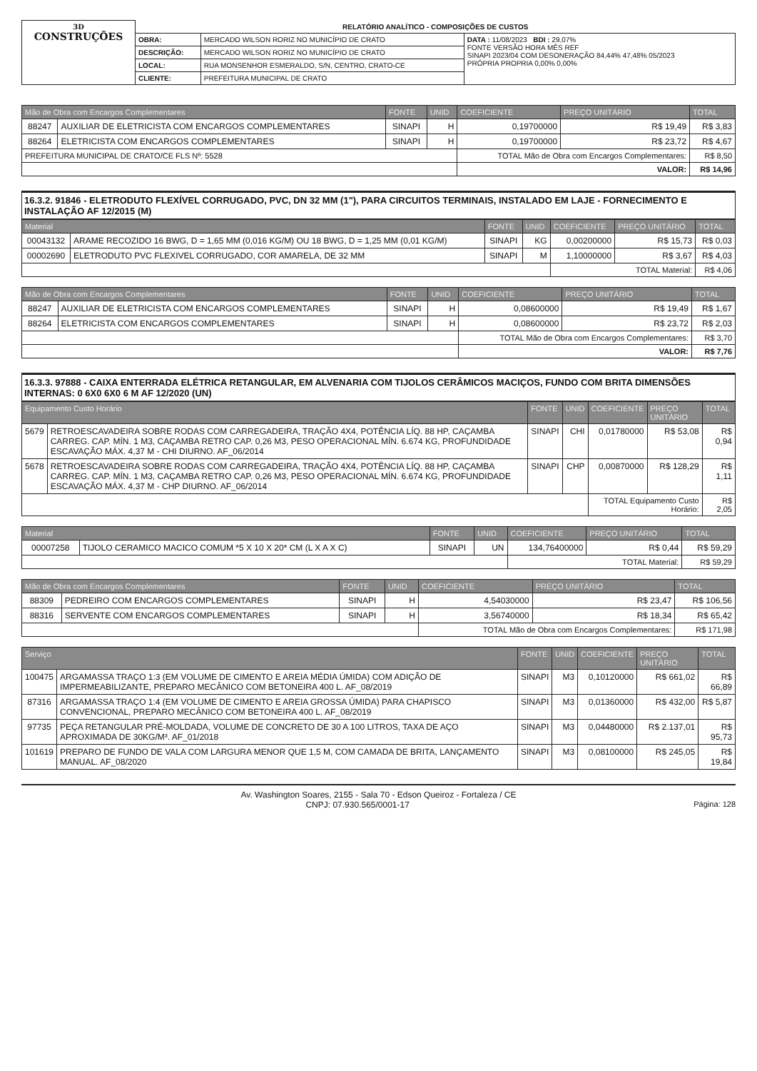| 3D CONSTRUÇÕES | RELATÓRIO ANALÍTICO - COMPOSIÇÕES DE CUSTOS | | |
| | OBRA: | MERCADO WILSON RORIZ NO MUNICÍPIO DE CRATO | DATA : 11/08/2023 BDI : 29,07% FONTE VERSÃO HORA MÊS REF SINAPI 2023/04 COM DESONERAÇÃO 84,44% 47,48% 05/2023 PRÓPRIA PROPRIA 0,00% 0,00% |
| | DESCRIÇÃO: | MERCADO WILSON RORIZ NO MUNICÍPIO DE CRATO | |
| | LOCAL: | RUA MONSENHOR ESMERALDO, S/N, CENTRO, CRATO-CE | |
| | CLIENTE: | PREFEITURA MUNICIPAL DE CRATO | |
| Mão de Obra com Encargos Complementares | | FONTE | UNID | COEFICIENTE | PREÇO UNITÁRIO | TOTAL |
| --- | --- | --- | --- | --- | --- | --- |
| 88247 | AUXILIAR DE ELETRICISTA COM ENCARGOS COMPLEMENTARES | SINAPI | H | 0,19700000 | R$ 19,49 | R$ 3,83 |
| 88264 | ELETRICISTA COM ENCARGOS COMPLEMENTARES | SINAPI | H | 0,19700000 | R$ 23,72 | R$ 4,67 |
| PREFEITURA MUNICIPAL DE CRATO/CE FLS Nº: 5528 | | | | TOTAL Mão de Obra com Encargos Complementares: | | R$ 8,50 |
| | | | | VALOR: | | R$ 14,96 |
16.3.2. 91846 - ELETRODUTO FLEXÍVEL CORRUGADO, PVC, DN 32 MM (1"), PARA CIRCUITOS TERMINAIS, INSTALADO EM LAJE - FORNECIMENTO E INSTALAÇÃO AF 12/2015 (M)
| Material | | FONTE | UNID | COEFICIENTE | PREÇO UNITÁRIO | TOTAL |
| --- | --- | --- | --- | --- | --- | --- |
| 00043132 | ARAME RECOZIDO 16 BWG, D = 1,65 MM (0,016 KG/M) OU 18 BWG, D = 1,25 MM (0,01 KG/M) | SINAPI | KG | 0,00200000 | R$ 15,73 | R$ 0,03 |
| 00002690 | ELETRODUTO PVC FLEXIVEL CORRUGADO, COR AMARELA, DE 32 MM | SINAPI | M | 1,10000000 | R$ 3,67 | R$ 4,03 |
| | | | | TOTAL Material: | | R$ 4,06 |
| Mão de Obra com Encargos Complementares | | FONTE | UNID | COEFICIENTE | PREÇO UNITÁRIO | TOTAL |
| --- | --- | --- | --- | --- | --- | --- |
| 88247 | AUXILIAR DE ELETRICISTA COM ENCARGOS COMPLEMENTARES | SINAPI | H | 0,08600000 | R$ 19,49 | R$ 1,67 |
| 88264 | ELETRICISTA COM ENCARGOS COMPLEMENTARES | SINAPI | H | 0,08600000 | R$ 23,72 | R$ 2,03 |
| | | | | TOTAL Mão de Obra com Encargos Complementares: | | R$ 3,70 |
| | | | | VALOR: | | R$ 7,76 |
16.3.3. 97888 - CAIXA ENTERRADA ELÉTRICA RETANGULAR, EM ALVENARIA COM TIJOLOS CERÂMICOS MACIÇOS, FUNDO COM BRITA DIMENSÕES INTERNAS: 0 6X0 6X0 6 M AF 12/2020 (UN)
| Equipamento Custo Horário | | FONTE | UNID | COEFICIENTE | PREÇO UNITÁRIO | TOTAL |
| --- | --- | --- | --- | --- | --- | --- |
| 5679 | RETROESCAVADEIRA SOBRE RODAS COM CARREGADEIRA, TRAÇÃO 4X4, POTÊNCIA LÍQ. 88 HP, CAÇAMBA CARREG. CAP. MÍN. 1 M3, CAÇAMBA RETRO CAP. 0,26 M3, PESO OPERACIONAL MÍN. 6.674 KG, PROFUNDIDADE ESCAVAÇÃO MÁX. 4,37 M - CHI DIURNO. AF_06/2014 | SINAPI | CHI | 0,01780000 | R$ 53,08 | R$ 0,94 |
| 5678 | RETROESCAVADEIRA SOBRE RODAS COM CARREGADEIRA, TRAÇÃO 4X4, POTÊNCIA LÍQ. 88 HP, CAÇAMBA CARREG. CAP. MÍN. 1 M3, CAÇAMBA RETRO CAP. 0,26 M3, PESO OPERACIONAL MÍN. 6.674 KG, PROFUNDIDADE ESCAVAÇÃO MÁX. 4,37 M - CHP DIURNO. AF_06/2014 | SINAPI | CHP | 0,00870000 | R$ 128,29 | R$ 1,11 |
| | | | | TOTAL Equipamento Custo Horário: | | R$ 2,05 |
| Material | | FONTE | UNID | COEFICIENTE | PREÇO UNITÁRIO | TOTAL |
| --- | --- | --- | --- | --- | --- | --- |
| 00007258 | TIJOLO CERAMICO MACICO COMUM *5 X 10 X 20* CM (L X A X C) | SINAPI | UN | 134,76400000 | R$ 0,44 | R$ 59,29 |
| | | | | TOTAL Material: | | R$ 59,29 |
| Mão de Obra com Encargos Complementares | | FONTE | UNID | COEFICIENTE | PREÇO UNITÁRIO | TOTAL |
| --- | --- | --- | --- | --- | --- | --- |
| 88309 | PEDREIRO COM ENCARGOS COMPLEMENTARES | SINAPI | H | 4,54030000 | R$ 23,47 | R$ 106,56 |
| 88316 | SERVENTE COM ENCARGOS COMPLEMENTARES | SINAPI | H | 3,56740000 | R$ 18,34 | R$ 65,42 |
| | | | | TOTAL Mão de Obra com Encargos Complementares: | | R$ 171,98 |
| Serviço | | FONTE | UNID | COEFICIENTE | PREÇO UNITÁRIO | TOTAL |
| --- | --- | --- | --- | --- | --- | --- |
| 100475 | ARGAMASSA TRAÇO 1:3 (EM VOLUME DE CIMENTO E AREIA MÉDIA ÚMIDA) COM ADIÇÃO DE IMPERMEABILIZANTE, PREPARO MECÂNICO COM BETONEIRA 400 L. AF_08/2019 | SINAPI | M3 | 0,10120000 | R$ 661,02 | R$ 66,89 |
| 87316 | ARGAMASSA TRAÇO 1:4 (EM VOLUME DE CIMENTO E AREIA GROSSA ÚMIDA) PARA CHAPISCO CONVENCIONAL, PREPARO MECÂNICO COM BETONEIRA 400 L. AF_08/2019 | SINAPI | M3 | 0,01360000 | R$ 432,00 | R$ 5,87 |
| 97735 | PEÇA RETANGULAR PRÉ-MOLDADA, VOLUME DE CONCRETO DE 30 A 100 LITROS, TAXA DE AÇO APROXIMADA DE 30KG/M³. AF_01/2018 | SINAPI | M3 | 0,04480000 | R$ 2.137,01 | R$ 95,73 |
| 101619 | PREPARO DE FUNDO DE VALA COM LARGURA MENOR QUE 1,5 M, COM CAMADA DE BRITA, LANÇAMENTO MANUAL. AF_08/2020 | SINAPI | M3 | 0,08100000 | R$ 245,05 | R$ 19,84 |
Av. Washington Soares, 2155 - Sala 70 - Edson Queiroz - Fortaleza / CE
CNPJ: 07.930.565/0001-17 Página: 128